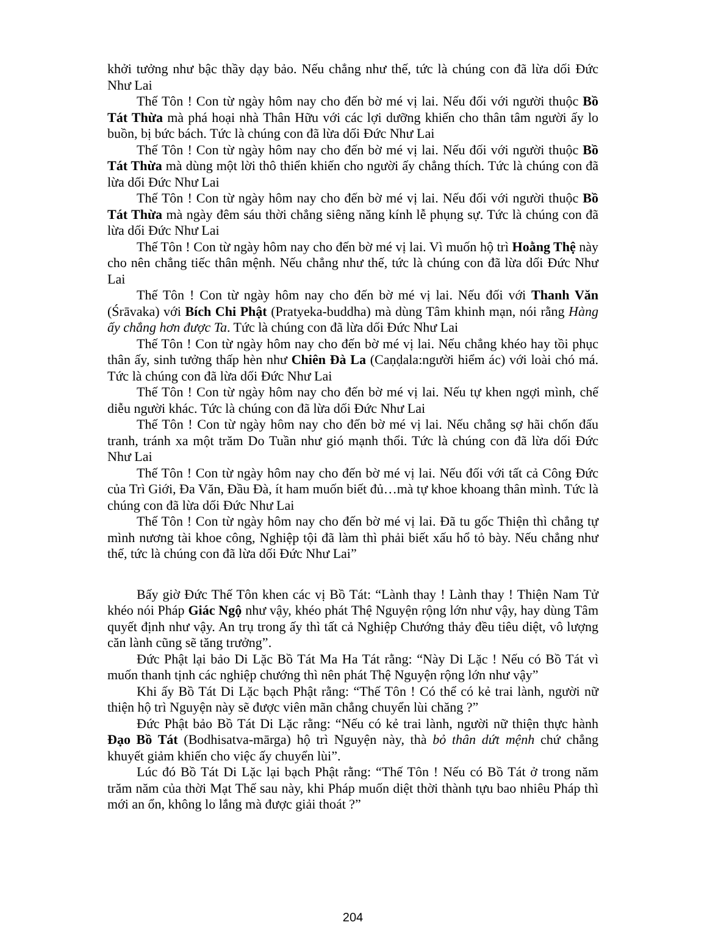khởi tưởng như bậc thầy dạy bảo. Nếu chẳng như thế, tức là chúng con đã lừa dối Đức Như Lai
Thế Tôn ! Con từ ngày hôm nay cho đến bờ mé vị lai. Nếu đối với người thuộc Bồ Tát Thừa mà phá hoại nhà Thân Hữu với các lợi dưỡng khiến cho thân tâm người ấy lo buồn, bị bức bách. Tức là chúng con đã lừa dối Đức Như Lai
Thế Tôn ! Con từ ngày hôm nay cho đến bờ mé vị lai. Nếu đối với người thuộc Bồ Tát Thừa mà dùng một lời thô thiển khiến cho người ấy chẳng thích. Tức là chúng con đã lừa dối Đức Như Lai
Thế Tôn ! Con từ ngày hôm nay cho đến bờ mé vị lai. Nếu đối với người thuộc Bồ Tát Thừa mà ngày đêm sáu thời chẳng siêng năng kính lễ phụng sự. Tức là chúng con đã lừa dối Đức Như Lai
Thế Tôn ! Con từ ngày hôm nay cho đến bờ mé vị lai. Vì muốn hộ trì Hoằng Thệ này cho nên chẳng tiếc thân mệnh. Nếu chẳng như thế, tức là chúng con đã lừa dối Đức Như Lai
Thế Tôn ! Con từ ngày hôm nay cho đến bờ mé vị lai. Nếu đối với Thanh Văn (Śrāvaka) với Bích Chi Phật (Pratyeka-buddha) mà dùng Tâm khinh mạn, nói rằng Hàng ấy chẳng hơn được Ta. Tức là chúng con đã lừa dối Đức Như Lai
Thế Tôn ! Con từ ngày hôm nay cho đến bờ mé vị lai. Nếu chẳng khéo hay tồi phục thân ấy, sinh tưởng thấp hèn như Chiên Đà La (Caṇḍala:người hiểm ác) với loài chó má. Tức là chúng con đã lừa dối Đức Như Lai
Thế Tôn ! Con từ ngày hôm nay cho đến bờ mé vị lai. Nếu tự khen ngợi mình, chế diễu người khác. Tức là chúng con đã lừa dối Đức Như Lai
Thế Tôn ! Con từ ngày hôm nay cho đến bờ mé vị lai. Nếu chẳng sợ hãi chốn đấu tranh, tránh xa một trăm Do Tuần như gió mạnh thổi. Tức là chúng con đã lừa dối Đức Như Lai
Thế Tôn ! Con từ ngày hôm nay cho đến bờ mé vị lai. Nếu đối với tất cả Công Đức của Trì Giới, Đa Văn, Đầu Đà, ít ham muốn biết đủ…mà tự khoe khoang thân mình. Tức là chúng con đã lừa dối Đức Như Lai
Thế Tôn ! Con từ ngày hôm nay cho đến bờ mé vị lai. Đã tu gốc Thiện thì chẳng tự mình nương tài khoe công, Nghiệp tội đã làm thì phải biết xấu hổ tỏ bày. Nếu chẳng như thế, tức là chúng con đã lừa dối Đức Như Lai”
Bấy giờ Đức Thế Tôn khen các vị Bồ Tát: “Lành thay ! Lành thay ! Thiện Nam Tử khéo nói Pháp Giác Ngộ như vậy, khéo phát Thệ Nguyện rộng lớn như vậy, hay dùng Tâm quyết định như vậy. An trụ trong ấy thì tất cả Nghiệp Chướng thảy đều tiêu diệt, vô lượng căn lành cũng sẽ tăng trưởng”.
Đức Phật lại bảo Di Lặc Bồ Tát Ma Ha Tát rằng: “Này Di Lặc ! Nếu có Bồ Tát vì muốn thanh tịnh các nghiệp chướng thì nên phát Thệ Nguyện rộng lớn như vậy”
Khi ấy Bồ Tát Di Lặc bạch Phật rằng: “Thế Tôn ! Có thể có kẻ trai lành, người nữ thiện hộ trì Nguyện này sẽ được viên mãn chẳng chuyển lùi chăng ?”
Đức Phật bảo Bồ Tát Di Lặc rằng: “Nếu có kẻ trai lành, người nữ thiện thực hành Đạo Bồ Tát (Bodhisatva-mārga) hộ trì Nguyện này, thà bỏ thân dứt mệnh chứ chẳng khuyết giảm khiến cho việc ấy chuyển lùi”.
Lúc đó Bồ Tát Di Lặc lại bạch Phật rằng: “Thế Tôn ! Nếu có Bồ Tát ở trong năm trăm năm của thời Mạt Thế sau này, khi Pháp muốn diệt thời thành tựu bao nhiêu Pháp thì mới an ổn, không lo lắng mà được giải thoát ?”
204